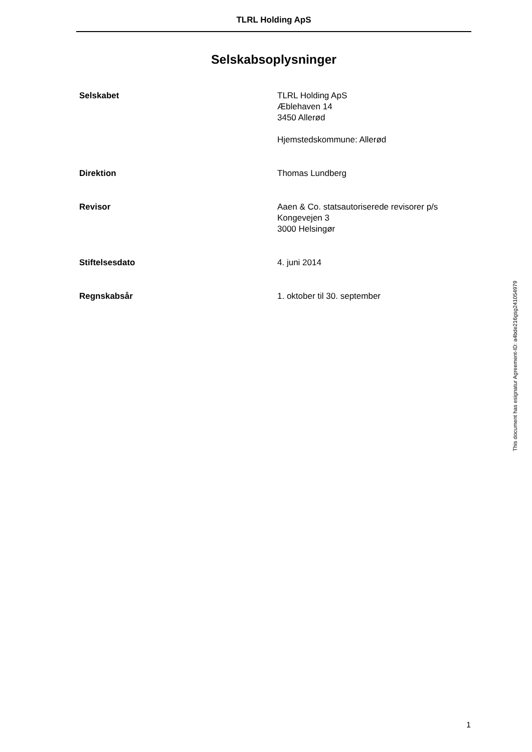TLRL Holding ApS
Selskabsoplysninger
Selskabet TLRL Holding ApS
Æblehaven 14
3450 Allerød
Hjemstedskommune: Allerød
Direktion Thomas Lundberg
Revisor Aaen & Co. statsautoriserede revisorer p/s
Kongevejen 3
3000 Helsingør
Stiftelsesdato 4. juni 2014
Regnskabsår 1. oktober til 30. september
This document has esignatur Agreement-ID: a4bde216gsg241054979
1